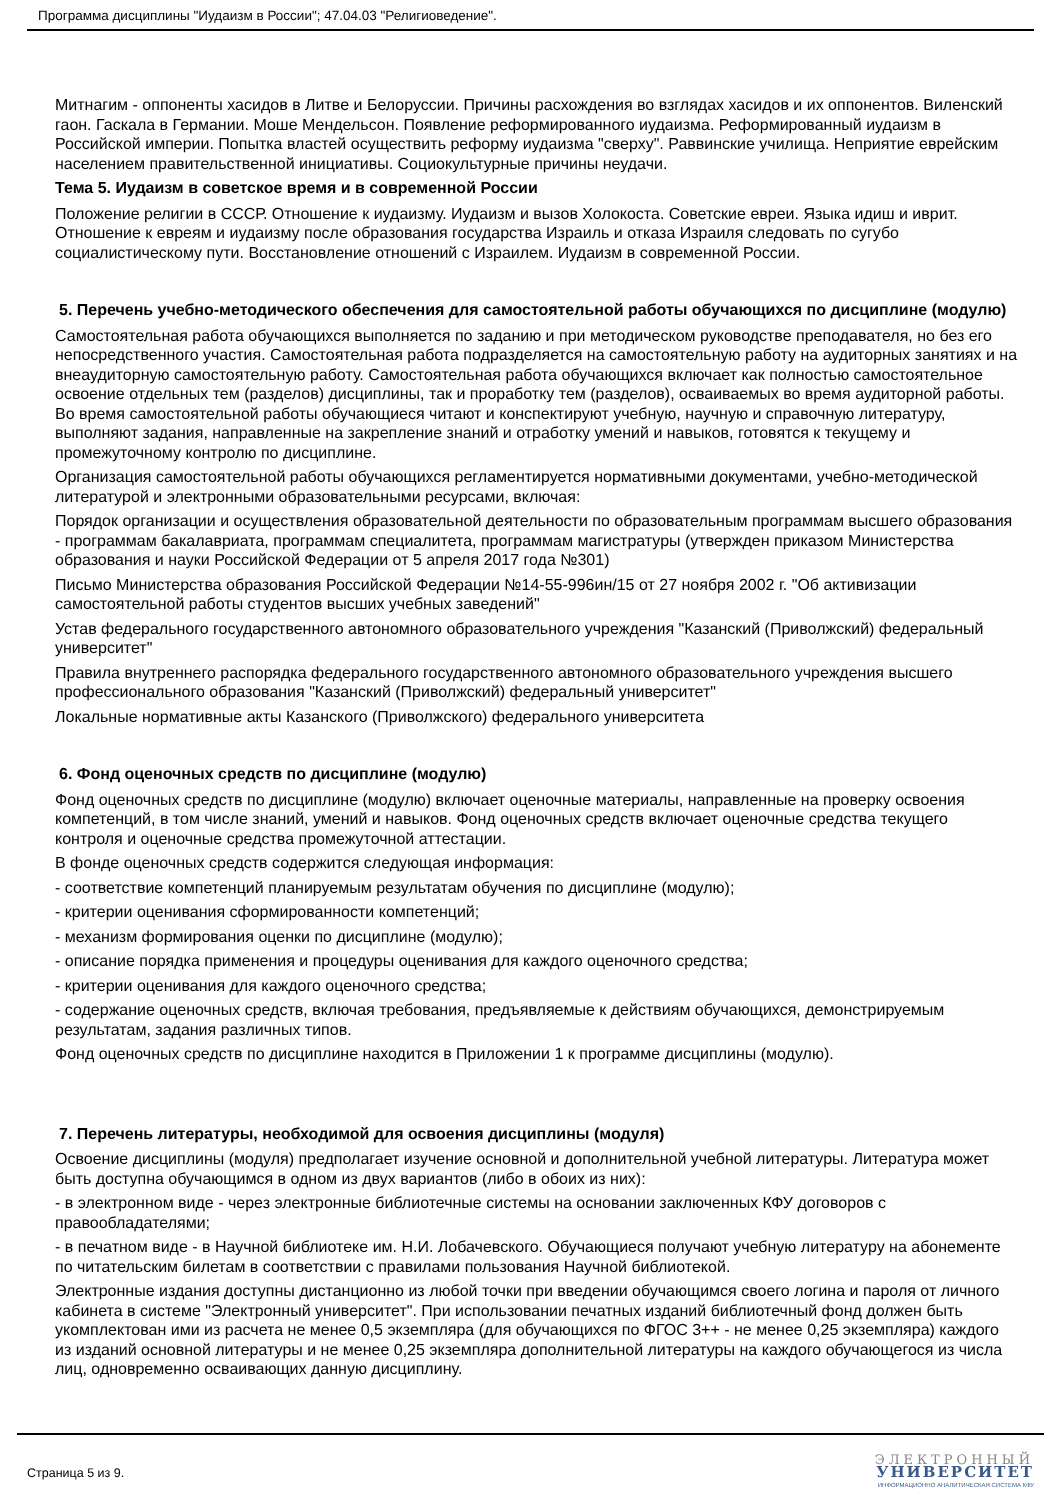Программа дисциплины "Иудаизм в России"; 47.04.03 "Религиоведение".
Митнагим - оппоненты хасидов в Литве и Белоруссии. Причины расхождения во взглядах хасидов и их оппонентов. Виленский гаон. Гаскала в Германии. Моше Мендельсон. Появление реформированного иудаизма. Реформированный иудаизм в Российской империи. Попытка властей осуществить реформу иудаизма "сверху". Раввинские училища. Неприятие еврейским населением правительственной инициативы. Социокультурные причины неудачи.
Тема 5. Иудаизм в советское время и в современной России
Положение религии в СССР. Отношение к иудаизму. Иудаизм и вызов Холокоста. Советские евреи. Языка идиш и иврит. Отношение к евреям и иудаизму после образования государства Израиль и отказа Израиля следовать по сугубо социалистическому пути. Восстановление отношений с Израилем. Иудаизм в современной России.
5. Перечень учебно-методического обеспечения для самостоятельной работы обучающихся по дисциплине (модулю)
Самостоятельная работа обучающихся выполняется по заданию и при методическом руководстве преподавателя, но без его непосредственного участия. Самостоятельная работа подразделяется на самостоятельную работу на аудиторных занятиях и на внеаудиторную самостоятельную работу. Самостоятельная работа обучающихся включает как полностью самостоятельное освоение отдельных тем (разделов) дисциплины, так и проработку тем (разделов), осваиваемых во время аудиторной работы. Во время самостоятельной работы обучающиеся читают и конспектируют учебную, научную и справочную литературу, выполняют задания, направленные на закрепление знаний и отработку умений и навыков, готовятся к текущему и промежуточному контролю по дисциплине.
Организация самостоятельной работы обучающихся регламентируется нормативными документами, учебно-методической литературой и электронными образовательными ресурсами, включая:
Порядок организации и осуществления образовательной деятельности по образовательным программам высшего образования - программам бакалавриата, программам специалитета, программам магистратуры (утвержден приказом Министерства образования и науки Российской Федерации от 5 апреля 2017 года №301)
Письмо Министерства образования Российской Федерации №14-55-996ин/15 от 27 ноября 2002 г. "Об активизации самостоятельной работы студентов высших учебных заведений"
Устав федерального государственного автономного образовательного учреждения "Казанский (Приволжский) федеральный университет"
Правила внутреннего распорядка федерального государственного автономного образовательного учреждения высшего профессионального образования "Казанский (Приволжский) федеральный университет"
Локальные нормативные акты Казанского (Приволжского) федерального университета
6. Фонд оценочных средств по дисциплине (модулю)
Фонд оценочных средств по дисциплине (модулю) включает оценочные материалы, направленные на проверку освоения компетенций, в том числе знаний, умений и навыков. Фонд оценочных средств включает оценочные средства текущего контроля и оценочные средства промежуточной аттестации.
В фонде оценочных средств содержится следующая информация:
- соответствие компетенций планируемым результатам обучения по дисциплине (модулю);
- критерии оценивания сформированности компетенций;
- механизм формирования оценки по дисциплине (модулю);
- описание порядка применения и процедуры оценивания для каждого оценочного средства;
- критерии оценивания для каждого оценочного средства;
- содержание оценочных средств, включая требования, предъявляемые к действиям обучающихся, демонстрируемым результатам, задания различных типов.
Фонд оценочных средств по дисциплине находится в Приложении 1 к программе дисциплины (модулю).
7. Перечень литературы, необходимой для освоения дисциплины (модуля)
Освоение дисциплины (модуля) предполагает изучение основной и дополнительной учебной литературы. Литература может быть доступна обучающимся в одном из двух вариантов (либо в обоих из них):
- в электронном виде - через электронные библиотечные системы на основании заключенных КФУ договоров с правообладателями;
- в печатном виде - в Научной библиотеке им. Н.И. Лобачевского. Обучающиеся получают учебную литературу на абонементе по читательским билетам в соответствии с правилами пользования Научной библиотекой.
Электронные издания доступны дистанционно из любой точки при введении обучающимся своего логина и пароля от личного кабинета в системе "Электронный университет". При использовании печатных изданий библиотечный фонд должен быть укомплектован ими из расчета не менее 0,5 экземпляра (для обучающихся по ФГОС 3++ - не менее 0,25 экземпляра) каждого из изданий основной литературы и не менее 0,25 экземпляра дополнительной литературы на каждого обучающегося из числа лиц, одновременно осваивающих данную дисциплину.
Страница 5 из 9.
ЭЛЕКТРОННЫЙ
УНИВЕРСИТЕТ
ИНФОРМАЦИОННО АНАЛИТИЧЕСКАЯ СИСТЕМА КФУ